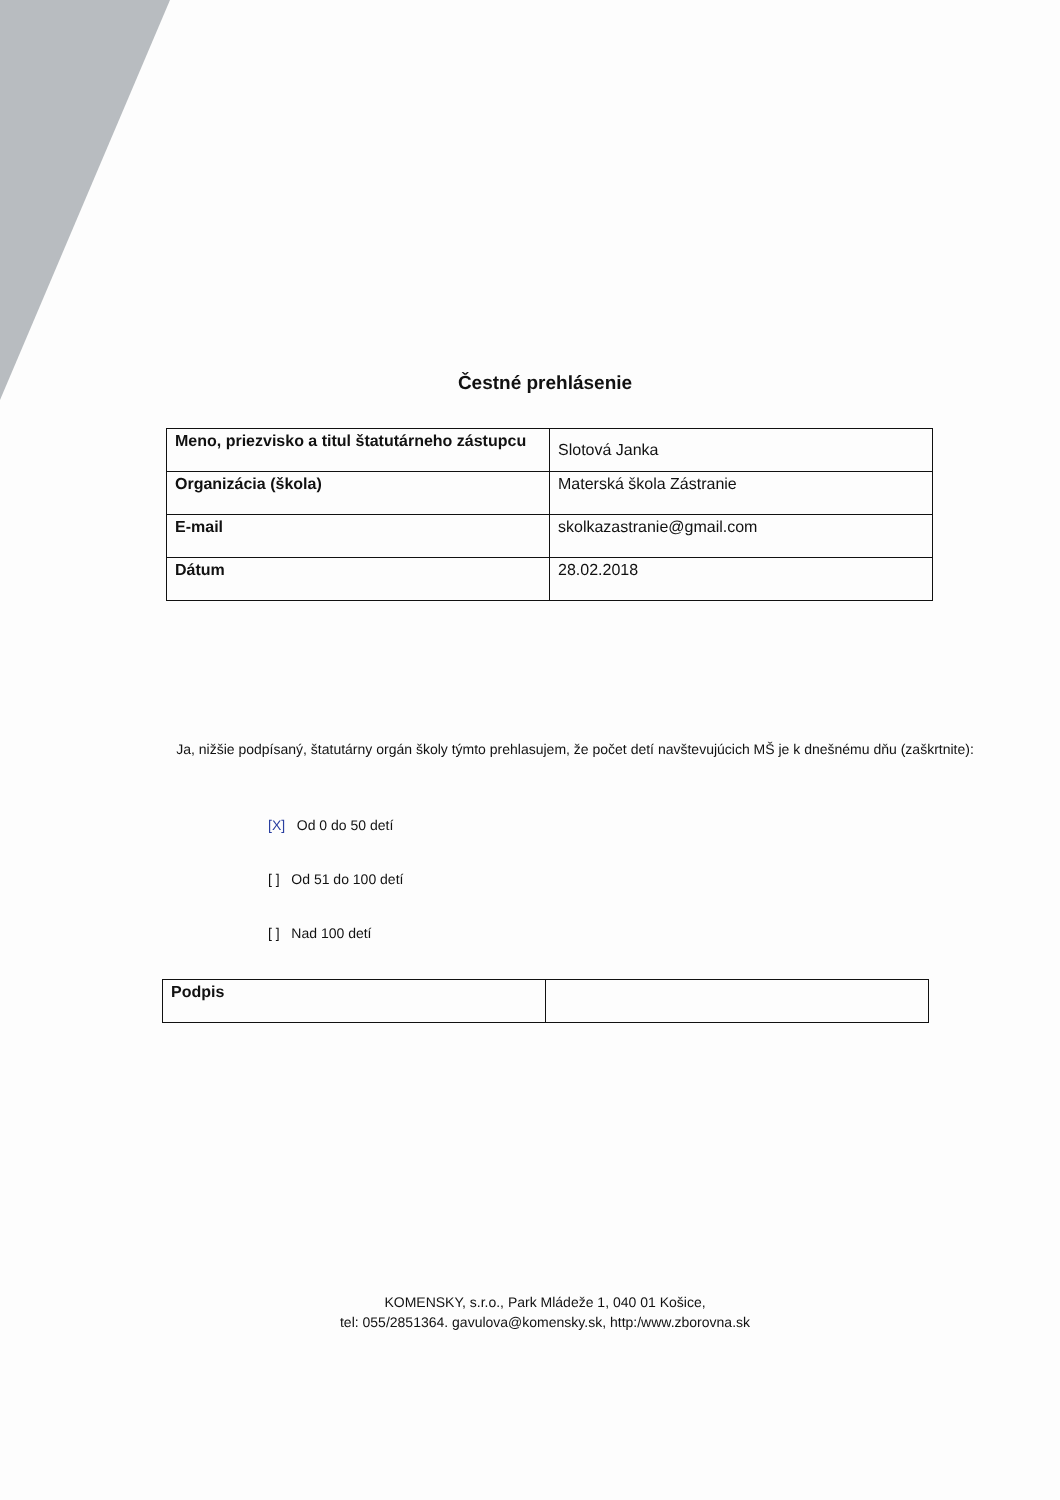Čestné prehlásenie
| Meno, priezvisko a titul štatutárneho zástupcu | Slotová Janka |
| Organizácia (škola) | Materská škola Zástranie |
| E-mail | skolkazastranie@gmail.com |
| Dátum | 28.02.2018 |
Ja, nižšie podpísaný, štatutárny orgán školy týmto prehlasujem, že počet detí navštevujúcich MŠ je k dnešnému dňu (zaškrtnite):
[X] Od 0 do 50 detí
[ ] Od 51 do 100 detí
[ ] Nad 100 detí
| Podpis | |
KOMENSKY, s.r.o., Park Mládeže 1, 040 01 Košice,
tel: 055/2851364. gavulova@komensky.sk, http:/www.zborovna.sk